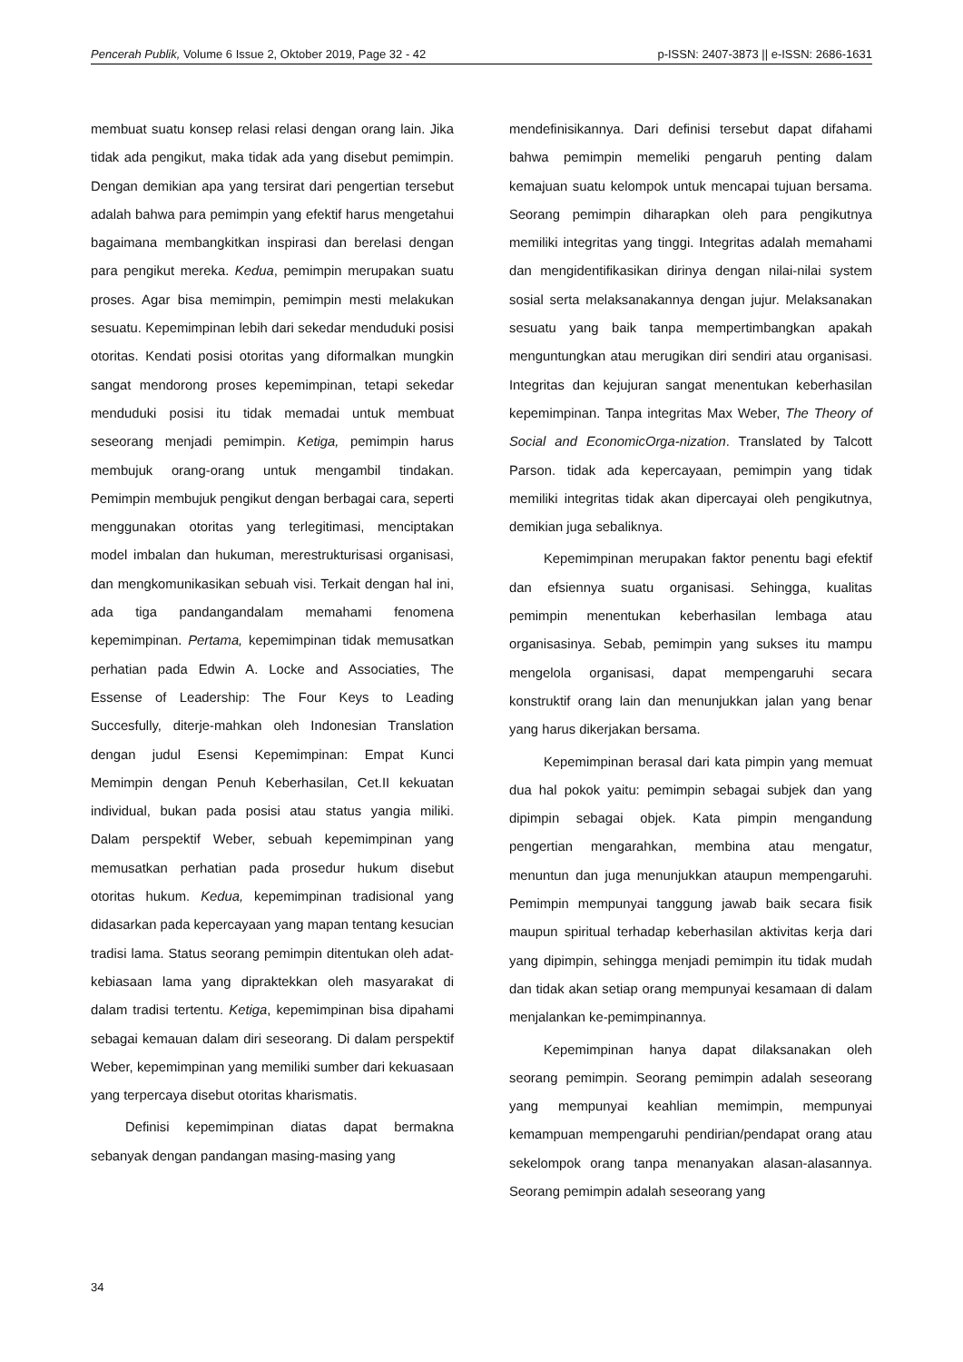Pencerah Publik, Volume 6 Issue 2, Oktober 2019, Page 32 - 42 p-ISSN: 2407-3873 || e-ISSN: 2686-1631
membuat suatu konsep relasi relasi dengan orang lain. Jika tidak ada pengikut, maka tidak ada yang disebut pemimpin. Dengan demikian apa yang tersirat dari pengertian tersebut adalah bahwa para pemimpin yang efektif harus mengetahui bagaimana membangkitkan inspirasi dan berelasi dengan para pengikut mereka. Kedua, pemimpin merupakan suatu proses. Agar bisa memimpin, pemimpin mesti melakukan sesuatu. Kepemimpinan lebih dari sekedar menduduki posisi otoritas. Kendati posisi otoritas yang diformalkan mungkin sangat mendorong proses kepemimpinan, tetapi sekedar menduduki posisi itu tidak memadai untuk membuat seseorang menjadi pemimpin. Ketiga, pemimpin harus membujuk orang-orang untuk mengambil tindakan. Pemimpin membujuk pengikut dengan berbagai cara, seperti menggunakan otoritas yang terlegitimasi, menciptakan model imbalan dan hukuman, merestrukturisasi organisasi, dan mengkomunikasikan sebuah visi. Terkait dengan hal ini, ada tiga pandangandalam memahami fenomena kepemimpinan. Pertama, kepemimpinan tidak memusatkan perhatian pada Edwin A. Locke and Associaties, The Essense of Leadership: The Four Keys to Leading Succesfully, diterje-mahkan oleh Indonesian Translation dengan judul Esensi Kepemimpinan: Empat Kunci Memimpin dengan Penuh Keberhasilan, Cet.II kekuatan individual, bukan pada posisi atau status yangia miliki. Dalam perspektif Weber, sebuah kepemimpinan yang memusatkan perhatian pada prosedur hukum disebut otoritas hukum. Kedua, kepemimpinan tradisional yang didasarkan pada kepercayaan yang mapan tentang kesucian tradisi lama. Status seorang pemimpin ditentukan oleh adat-kebiasaan lama yang dipraktekkan oleh masyarakat di dalam tradisi tertentu. Ketiga, kepemimpinan bisa dipahami sebagai kemauan dalam diri seseorang. Di dalam perspektif Weber, kepemimpinan yang memiliki sumber dari kekuasaan yang terpercaya disebut otoritas kharismatis.
Definisi kepemimpinan diatas dapat bermakna sebanyak dengan pandangan masing-masing yang
mendefinisikannya. Dari definisi tersebut dapat difahami bahwa pemimpin memeliki pengaruh penting dalam kemajuan suatu kelompok untuk mencapai tujuan bersama. Seorang pemimpin diharapkan oleh para pengikutnya memiliki integritas yang tinggi. Integritas adalah memahami dan mengidentifikasikan dirinya dengan nilai-nilai system sosial serta melaksanakannya dengan jujur. Melaksanakan sesuatu yang baik tanpa mempertimbangkan apakah menguntungkan atau merugikan diri sendiri atau organisasi. Integritas dan kejujuran sangat menentukan keberhasilan kepemimpinan. Tanpa integritas Max Weber, The Theory of Social and EconomicOrga-nization. Translated by Talcott Parson. tidak ada kepercayaan, pemimpin yang tidak memiliki integritas tidak akan dipercayai oleh pengikutnya, demikian juga sebaliknya.
Kepemimpinan merupakan faktor penentu bagi efektif dan efsiennya suatu organisasi. Sehingga, kualitas pemimpin menentukan keberhasilan lembaga atau organisasinya. Sebab, pemimpin yang sukses itu mampu mengelola organisasi, dapat mempengaruhi secara konstruktif orang lain dan menunjukkan jalan yang benar yang harus dikerjakan bersama.
Kepemimpinan berasal dari kata pimpin yang memuat dua hal pokok yaitu: pemimpin sebagai subjek dan yang dipimpin sebagai objek. Kata pimpin mengandung pengertian mengarahkan, membina atau mengatur, menuntun dan juga menunjukkan ataupun mempengaruhi. Pemimpin mempunyai tanggung jawab baik secara fisik maupun spiritual terhadap keberhasilan aktivitas kerja dari yang dipimpin, sehingga menjadi pemimpin itu tidak mudah dan tidak akan setiap orang mempunyai kesamaan di dalam menjalankan ke-pemimpinannya.
Kepemimpinan hanya dapat dilaksanakan oleh seorang pemimpin. Seorang pemimpin adalah seseorang yang mempunyai keahlian memimpin, mempunyai kemampuan mempengaruhi pendirian/pendapat orang atau sekelompok orang tanpa menanyakan alasan-alasannya. Seorang pemimpin adalah seseorang yang
34